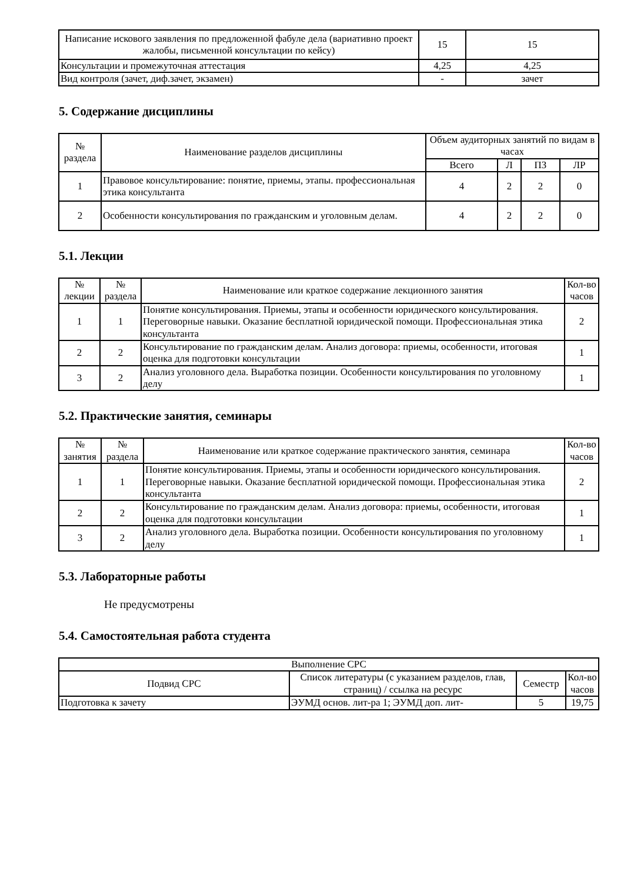| Написание искового заявления по предложенной фабуле дела (вариативно проект жалобы, письменной консультации по кейсу) | 15 | 15 |
| Консультации и промежуточная аттестация | 4,25 | 4,25 |
| Вид контроля (зачет, диф.зачет, экзамен) | - | зачет |
5. Содержание дисциплины
| № раздела | Наименование разделов дисциплины | Объем аудиторных занятий по видам в часах | | | |
| --- | --- | --- | --- | --- | --- |
| | | Всего | Л | ПЗ | ЛР |
| 1 | Правовое консультирование: понятие, приемы, этапы. профессиональная этика консультанта | 4 | 2 | 2 | 0 |
| 2 | Особенности консультирования по гражданским и уголовным делам. | 4 | 2 | 2 | 0 |
5.1. Лекции
| № лекции | № раздела | Наименование или краткое содержание лекционного занятия | Кол-во часов |
| --- | --- | --- | --- |
| 1 | 1 | Понятие консультирования. Приемы, этапы и особенности юридического консультирования. Переговорные навыки. Оказание бесплатной юридической помощи. Профессиональная этика консультанта | 2 |
| 2 | 2 | Консультирование по гражданским делам. Анализ договора: приемы, особенности, итоговая оценка для подготовки консультации | 1 |
| 3 | 2 | Анализ уголовного дела. Выработка позиции. Особенности консультирования по уголовному делу | 1 |
5.2. Практические занятия, семинары
| № занятия | № раздела | Наименование или краткое содержание практического занятия, семинара | Кол-во часов |
| --- | --- | --- | --- |
| 1 | 1 | Понятие консультирования. Приемы, этапы и особенности юридического консультирования. Переговорные навыки. Оказание бесплатной юридической помощи. Профессиональная этика консультанта | 2 |
| 2 | 2 | Консультирование по гражданским делам. Анализ договора: приемы, особенности, итоговая оценка для подготовки консультации | 1 |
| 3 | 2 | Анализ уголовного дела. Выработка позиции. Особенности консультирования по уголовному делу | 1 |
5.3. Лабораторные работы
Не предусмотрены
5.4. Самостоятельная работа студента
| Выполнение СРС | | | |
| --- | --- | --- | --- |
| Подвид СРС | Список литературы (с указанием разделов, глав, страниц) / ссылка на ресурс | Семестр | Кол-во часов |
| Подготовка к зачету | ЭУМД основ. лит-ра 1; ЭУМД доп. лит- | 5 | 19,75 |